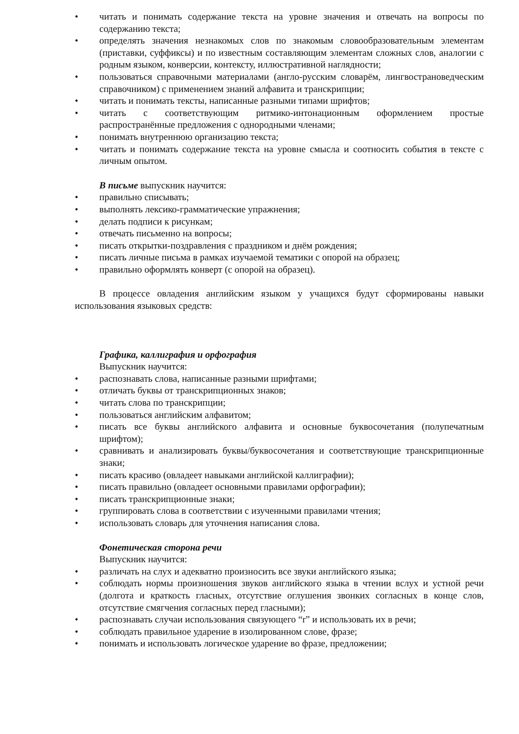• читать и понимать содержание текста на уровне значения и отвечать на вопросы по содержанию текста;
• определять значения незнакомых слов по знакомым словообразовательным элементам (приставки, суффиксы) и по известным составляющим элементам сложных слов, аналогии с родным языком, конверсии, контексту, иллюстративной наглядности;
• пользоваться справочными материалами (англо-русским словарём, лингвострановедческим справочником) с применением знаний алфавита и транскрипции;
• читать и понимать тексты, написанные разными типами шрифтов;
• читать с соответствующим ритмико-интонационным оформлением простые распространённые предложения с однородными членами;
• понимать внутреннюю организацию текста;
• читать и понимать содержание текста на уровне смысла и соотносить события в тексте с личным опытом.
В письме выпускник научится:
• правильно списывать;
• выполнять лексико-грамматические упражнения;
• делать подписи к рисункам;
• отвечать письменно на вопросы;
• писать открытки-поздравления с праздником и днём рождения;
• писать личные письма в рамках изучаемой тематики с опорой на образец;
• правильно оформлять конверт (с опорой на образец).
В процессе овладения английским языком у учащихся будут сформированы навыки использования языковых средств:
Графика, каллиграфия и орфография
Выпускник научится:
• распознавать слова, написанные разными шрифтами;
• отличать буквы от транскрипционных знаков;
• читать слова по транскрипции;
• пользоваться английским алфавитом;
• писать все буквы английского алфавита и основные буквосочетания (полупечатным шрифтом);
• сравнивать и анализировать буквы/буквосочетания и соответствующие транскрипционные знаки;
• писать красиво (овладеет навыками английской каллиграфии);
• писать правильно (овладеет основными правилами орфографии);
• писать транскрипционные знаки;
• группировать слова в соответствии с изученными правилами чтения;
• использовать словарь для уточнения написания слова.
Фонетическая сторона речи
Выпускник научится:
• различать на слух и адекватно произносить все звуки английского языка;
• соблюдать нормы произношения звуков английского языка в чтении вслух и устной речи (долгота и краткость гласных, отсутствие оглушения звонких согласных в конце слов, отсутствие смягчения согласных перед гласными);
• распознавать случаи использования связующего “r” и использовать их в речи;
• соблюдать правильное ударение в изолированном слове, фразе;
• понимать и использовать логическое ударение во фразе, предложении;